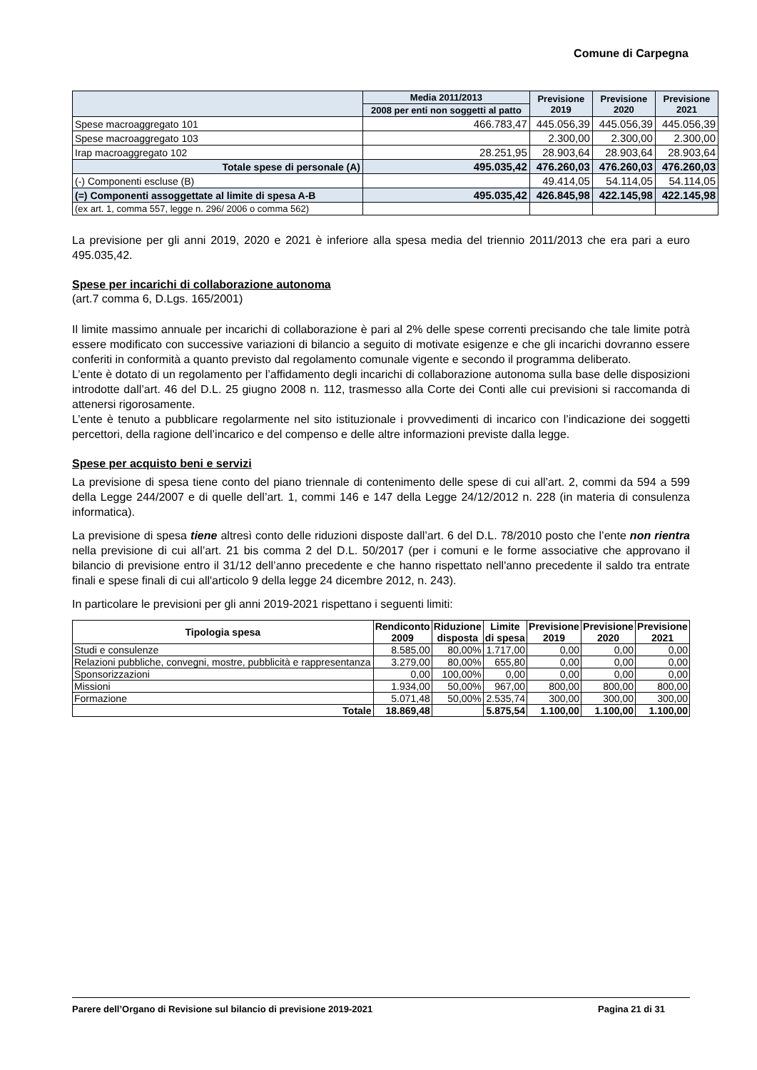Comune di Carpegna
| | Media 2011/2013 | Previsione 2019 | Previsione 2020 | Previsione 2021 |
| --- | --- | --- | --- | --- |
| | 2008 per enti non soggetti al patto | | | |
| Spese macroaggregato 101 | 466.783,47 | 445.056,39 | 445.056,39 | 445.056,39 |
| Spese macroaggregato 103 | | 2.300,00 | 2.300,00 | 2.300,00 |
| Irap macroaggregato 102 | 28.251,95 | 28.903,64 | 28.903,64 | 28.903,64 |
| Totale spese di personale (A) | 495.035,42 | 476.260,03 | 476.260,03 | 476.260,03 |
| (-) Componenti escluse (B) | | 49.414,05 | 54.114,05 | 54.114,05 |
| (=) Componenti assoggettate al limite di spesa A-B | 495.035,42 | 426.845,98 | 422.145,98 | 422.145,98 |
| (ex art. 1, comma 557, legge n. 296/ 2006 o comma 562) | | | | |
La previsione per gli anni 2019, 2020 e 2021 è inferiore alla spesa media del triennio 2011/2013 che era pari a euro 495.035,42.
Spese per incarichi di collaborazione autonoma
(art.7 comma 6, D.Lgs. 165/2001)
Il limite massimo annuale per incarichi di collaborazione è pari al 2% delle spese correnti precisando che tale limite potrà essere modificato con successive variazioni di bilancio a seguito di motivate esigenze e che gli incarichi dovranno essere conferiti in conformità a quanto previsto dal regolamento comunale vigente e secondo il programma deliberato.
L’ente è dotato di un regolamento per l’affidamento degli incarichi di collaborazione autonoma sulla base delle disposizioni introdotte dall’art. 46 del D.L. 25 giugno 2008 n. 112, trasmesso alla Corte dei Conti alle cui previsioni si raccomanda di attenersi rigorosamente.
L’ente è tenuto a pubblicare regolarmente nel sito istituzionale i provvedimenti di incarico con l’indicazione dei soggetti percettori, della ragione dell’incarico e del compenso e delle altre informazioni previste dalla legge.
Spese per acquisto beni e servizi
La previsione di spesa tiene conto del piano triennale di contenimento delle spese di cui all’art. 2, commi da 594 a 599 della Legge 244/2007 e di quelle dell’art. 1, commi 146 e 147 della Legge 24/12/2012 n. 228 (in materia di consulenza informatica).
La previsione di spesa tiene altresì conto delle riduzioni disposte dall’art. 6 del D.L. 78/2010 posto che l’ente non rientra nella previsione di cui all’art. 21 bis comma 2 del D.L. 50/2017 (per i comuni e le forme associative che approvano il bilancio di previsione entro il 31/12 dell’anno precedente e che hanno rispettato nell'anno precedente il saldo tra entrate finali e spese finali di cui all'articolo 9 della legge 24 dicembre 2012, n. 243).
In particolare le previsioni per gli anni 2019-2021 rispettano i seguenti limiti:
| Tipologia spesa | Rendiconto 2009 | Riduzione disposta | Limite di spesa | Previsione 2019 | Previsione 2020 | Previsione 2021 |
| --- | --- | --- | --- | --- | --- | --- |
| Studi e consulenze | 8.585,00 | 80,00% | 1.717,00 | 0,00 | 0,00 | 0,00 |
| Relazioni pubbliche, convegni, mostre, pubblicità e rappresentanza | 3.279,00 | 80,00% | 655,80 | 0,00 | 0,00 | 0,00 |
| Sponsorizzazioni | 0,00 | 100,00% | 0,00 | 0,00 | 0,00 | 0,00 |
| Missioni | 1.934,00 | 50,00% | 967,00 | 800,00 | 800,00 | 800,00 |
| Formazione | 5.071,48 | 50,00% | 2.535,74 | 300,00 | 300,00 | 300,00 |
| Totale | 18.869,48 | | 5.875,54 | 1.100,00 | 1.100,00 | 1.100,00 |
Parere dell’Organo di Revisione sul bilancio di previsione 2019-2021 Pagina 21 di 31